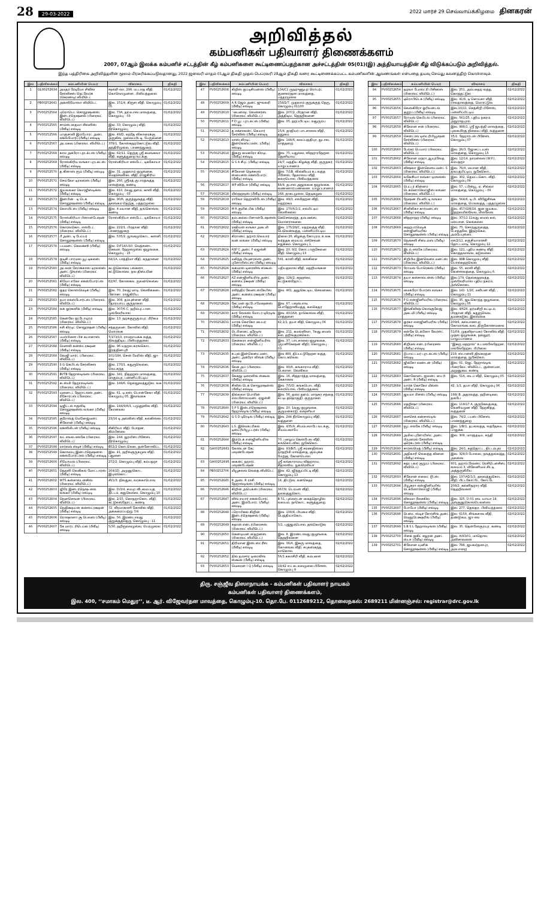28 29-03-2022
2022 மார்ச் 29 செவ்வாய்க்கிழமை தினகரன்
அறிவித்தல்
கம்பனிகள் பதிவாளர் திணைக்களம்
2007, 07ஆம் இலக்க கம்பனிச் சட்டத்தின் கீழ் கம்பனிகளை கூட்டிணைப்பதற்கான அச்சட்டத்தின் 05(01)(இ) அத்தியாயத்தின் கீழ் விடுக்கப்படும் அறிவித்தல்.
இந்த பத்திரிகை அறிவித்தலின் மூலம் பிரசுரிக்கப்படுவதானது, 2022 ஜனவரி மாதம் 01ஆம் திகதி முதல் பெப்ரவரி 28ஆம் திகதி வரை கூட்டிணைக்கப்பட்ட கம்பனிகளின் ஆவணங்கள் என்பதை தயவு செய்து கவனத்திற் கொள்ளவும்.
| இல | பதிவிலக்கம் | கம்பனியின் பெயர் | விலாசம் | திகதி |
| --- | --- | --- | --- | --- |
| 1 | GL00252634 | அமதர் ரேடியோ சிவில் சேர்விசஸ் நெட்வேர்க் (கெரண்டி) லிமிடெட் | ஷங்ரி-லா, 298, மடபாத வீதி, கொலொமுன்ன, பிலியந்தலை | 01/02/2022 |
| 2 | PB00252641 | அக்ஸியோவா லிமிடெட் | இல. 151/4, கிருள வீதி, கொழும்பு 05 | 01/02/2022 |
| 3 | PV00252564 | புரொபெட் சொலூஷன்ஸ் இன்டர்நெஷனல் (பிரைவட் லிமிடெட்) | இல. 73A, தர்மபால மாவத்தை, கொழும்பு - 03 | 01/02/2022 |
| 4 | PV00252565 | சாம்ஸ் தையா சில்லிஸ் (பீவீடி) எல்டிடி | இல. 33, கொழும்பு வீதி, நீர்கொழும்பு. | 01/02/2022 |
| 5 | PV00252566 | பாஞ்சாலி இம்போர்ட் அன்ட் எக்ஸ்போர்ட்(பீவீடி) எல்டிடி | இல. 49/D, கந்தே விகாரைக்கு அருகில், முல்லப்பிட்டி, பேருவளை | 01/02/2022 |
| 6 | PV00252567 | அடமகல (பிரைவட் லிமிடெட்) | 378/1, கோன்கஹகொட்டுவ வீதி, தந்திரிமுல்ல, பாணந்துறை. | 01/02/2022 |
| 7 | PV00252568 | காம் அக்ரோ புரடக்ட்ஸ் (பீவீடி) எல்டிடி | இல. 62/11, தெற்கு ஸ்ரீ சுமங்கலா வீதி, களுத்துறை வடக்கு | 01/02/2022 |
| 8 | PV00252569 | ரோஸ்கிரிய லங்கா புரடக்ட்ஸ் (பீவீடி) எல்டிடி | ரோஸ்கிரியா எஸ்டேட், டிக்கோயா | 01/02/2022 |
| 9 | PV00252570 | த கிளாஸ் ரூம் (பீவீடி) எல்டிடி | இல. 31, முதலாம் ஒழுங்கை, மெதவெலிகட வீதி, ராஜகிரிய | 01/02/2022 |
| 10 | PV00252571 | செய்லோ டிரவல்ஸ் (பீவீடி) எல்டிடி | இல. 260, ஸ்ரீமத் குடாரத்வத்த மாவத்தை, கண்டி | 01/02/2022 |
| 11 | PV00252572 | ஜயலங்கா லொஜிஸ்டிக்ஸ் (பீவீடி) எல்டிடி | இல. 410, 2வது தளம், காலி வீதி, கொழும்பு - 03 | 01/02/2022 |
| 12 | PV00252573 | இன்பின் - டி டெக் சொலூஷன்ஸ் (பீவீடி) எல்டிடி | இல. 90/6, குருந்துவத்த வீதி, தலங்கம தெற்கு, பத்தரமுல்ல | 01/02/2022 |
| 13 | PV00252574 | லொயிட்ஸ் (பீவீடி) எல்டிடி | இல. 4 மயான வீதி, தங்கொல்ல, கண்டி | 01/02/2022 |
| 14 | PV00252575 | ரோஸ்கிரியா பிளான்டேஷன் (பீவீடி) எல்டிடி | ரோஸ்கிரியா எஸ்டேட், டிக்கோயா | 01/02/2022 |
| 15 | PV00252576 | கொரலகொட எஸ்டேட் (பிரைவட் லிமிடெட்) | இல. 222/1, பிரதான வீதி, பாணந்துறை | 01/02/2022 |
| 16 | PV00252577 | பீ அன்ட டி பேப்பர் சொலூஷன்ஸ் (பீவீடி) எல்டிடி | இல. 535/2, நுங்கமுகொட, களனி. | 01/02/2022 |
| 17 | PV00252578 | டயமன்ட் கெலக்ஸி (பீவீடி) எல்டிடி | இல. D/F14/U10, மெத்சண்ட செவன, ஹேனமுல்ல ஒழுங்கை, கொழும்பு - 15 | 01/02/2022 |
| 18 | PV00252579 | ஒடிசி பார்மஸ யூட்டிகல்ஸ் (பீவீடி) எல்டிடி | 64/1A, பாத்திமா வீதி, கந்தானை | 01/02/2022 |
| 19 | PV00252580 | அட்லன் வோக்காஸ் டிரவல்ஸ் அன்ட் டுவர்ஸ் (பிரைவட் லிமிடெட்) | கட்டுகொல்ல பங்களா, கட்டுகொல்ல, நவ திஸ்பனே | 01/02/2022 |
| 20 | PV00252581 | கியோ எகோ எக்ஸ்போர்ட்ஸ் (பீவீடி) எல்டிடி | E2/97, கோனகல, ருவன்வெல்ல | 01/02/2022 |
| 21 | PV00252582 | ஒதர கொஸ்மெடிக் (பீவீடி) எல்டிடி | இல. 70, 2வது மாடி, வெலிக்கடை பிளாசா, ராஜகிரிய. | 01/02/2022 |
| 22 | PV00252583 | நபா எக்ஸ்போர்ட்ஸ் (பிரைவட் லிமிடெட்) | இல. 308, தம்புள்ளை வீதி, தோரயாய, குருநாகல் | 01/02/2022 |
| 23 | PV00252584 | லக் ஓர்கனிக் (பீவீடி) எல்டிடி | இல. 307/6 C, ஹிம்புட்டான, முல்லேரியாவ | 01/02/2022 |
| 24 | PV00252585 | கென்வே ஒட்டோடிரம் (பிரைவட் லிமிடெட்) | இல. 13, ஹக்குருகும்புர, மீரிகம | 01/02/2022 |
| 25 | PV00252586 | ஈசி கிரடிட் சொலூஷன் (பீவீடி) எல்டிடி | சந்தருவன், கோவில் வீதி, மொரவக | 01/02/2022 |
| 26 | PV00252587 | பயர்பிளை பிச் கபானாஸ் (பீவீடி) எல்டிடி | T/173/13, ராமநாயக்க வத்த, நிவந்திடிய, பிலியந்தலை | 01/02/2022 |
| 27 | PV00252588 | மெளலி கன்ஸ்ட்ரக்ஷன் (பீவீடி) எல்டிடி | இல. 96 யஹல கரங்கொட, இரத்தினபுரி | 01/02/2022 |
| 28 | PV00252589 | வெஜி மார்ட் (பிரைவட் லிமிடெட்) | 101/18A, சென் மேரிஸ் வீதி, ஜா-எல | 01/02/2022 |
| 29 | PV00252590 | S G கெபிடல் சேர்விசஸ் (பீவீடி) எல்டிடி | இல. 170/1, கதுருவெல்ல, வெடகந்த | 01/02/2022 |
| 30 | PV00252591 | BVTB ஹோல்டிங்ஸ் (பிரைவட் லிமிடெட்) | இல. 341, நிதஹஸ் மாவத்தை, மாகும்புர, பன்னிப்பிட்டிய | 01/02/2022 |
| 31 | PV00252592 | சடஸ்மி ஹோல்டிங்ஸ் (பிரைவட் லிமிடெட்) | இல. 149/6, நெல்லுவத்துடுவ, வக | 01/02/2022 |
| 32 | PV00252593 | யுனைடட் ஹோடல்ஸ் அன்ட் ரிசோர்ட்ஸ் (பிரைவட் லிமிடெட்) | இல. 61, டி.எஸ். பொன்சேகா வீதி, கொழும்பு 05, இலங்கை | 01/02/2022 |
| 33 | PV00252594 | டிஜிட்டல் ஈகுவிடி சொலூஷன்ஸ் லங்கா (பீவீடி) எல்டிடி | இல. 144/9/A/1, பமுனுவில வீதி, கோனவல | 01/02/2022 |
| 34 | PV00252595 | குரோவ்த் மெனேஜ்மன்ட் சிலோன் (பீவீடி) எல்டிடி | 23/16 டி அல்விஸ் வீதி, கல்கிஸ்ஸ | 01/02/2022 |
| 35 | PV00252596 | எக்ஸிமிடன் (பீவீடி) எல்டிடி | சிகிரியா வீதி, போதன, கிம்பிஸ்ஸ | 01/02/2022 |
| 36 | PV00252597 | வட்.எவல்.எல்கே (பிரைவட் லிமிடெட்) | இல. 244, லூயிஸ் பிளேஸ், நீர்கொழும்பு | 01/02/2022 |
| 37 | PV00252598 | மார்வல் ஸ்டிச் (பீவீடி) எல்டிடி | B52/2 கொடவெல, தன்னோவிட்ட | 01/02/2022 |
| 38 | PV00252599 | கொலம்பு இன்டர்நெஷனல் எக்ஸ்போர்டர்ஸ் (பீவீடி) எல்டிடி | இல. 41, ஹிங்குருகமுவ வீதி, பதுளை | 01/02/2022 |
| 39 | PV00252600 | ரியோயல் (பிரைவட் லிமிடெட்) | 272/2, கொழும்பு வீதி, கம்பஹா | 01/02/2022 |
| 40 | PV00252601 | ஹெவி வெகிகல் மோட்டார்ஸ் (பீவீடி) எல்டிடி | 164/1D, அமுனுகொட, இபுல்கொட. | 01/02/2022 |
| 41 | PV00252602 | WTS கன்சால்டன்சிஸ் (பிரைவட் லிமிடெட்) | சி/1/3, நிவதுவ, வரக்காபொல | 01/02/2022 |
| 42 | PV00252603 | ஜிரே இன்டர்நெஷ னல் லங்கா (பீவீடி) எல்டிடி | இல. D/3/4, சமபுர வீடமைப்புத் திட்டம், சுதுவெல்ல, கொழும்பு 10 | 01/02/2022 |
| 43 | PV00252604 | நெனசெவன (பிரைவட் லிமிடெட்) | இல. 2/15, கொஹாகொட வீதி, கட்டுகஸ்தோட்ட, கண்டி | 01/02/2022 |
| 44 | PV00252605 | நெதிக்ஷயன் கன்ஸ்ட்ரக்ஷன் (பீவீடி) எல்டிடி | 72, வீரமாகாளி கோவில் வீதி, அக்கரைப்பற்று 7/4 | 01/02/2022 |
| 45 | PV00252606 | ரொஷானா சூ பெலஸ் (பீவீடி) எல்டிடி | இல. 56, இரண்டாவது குறுக்குத்தெரு, கொழும்பு - 11 | 01/02/2022 |
| 46 | PV00252607 | கே மார்ட் ரிடெய்ல் (பீவீடி) எல்டிடி | 5/30, ஹிருவலமுல்ல, பெம்முல்ல | 01/02/2022 |
| இல | பதிவிலக்கம் | கம்பனியின் பெயர் | விலாசம் | திகதி |
| --- | --- | --- | --- | --- |
| 47 | PV00252608 | கிறிஸ் ஒப்டிசியன்ஸ் (பீவீடி) எல்டிடி | 134/C1 ருஹுணுபுர ரொபர்ட் குணவர்தன மாவத்தை, பத்தரமுல்ல | 01/02/2022 |
| 48 | PV00252609 | A R ஜெம் அன்ட் ஜுவலரி (பீவீடி) எல்டிடி | 158/2/7, முதலாம் குறுக்குத் தெரு, கொழும்பு-01100 | 01/02/2022 |
| 49 | PV00252610 | .'பைன்வுட் வென்சர்ஸ் (பிரைவட் லிமிடெட்) | இல. 207/2, பிரதான வீதி, அத்திடிய, தெஹிவளை | 01/02/2022 |
| 50 | PV00252611 | P D பூட் புரடக்ட்ஸ் (பீவீடி) எல்டிடி | இல. 05, ஹப்பிட்டிய, வதுரும்ப | 01/02/2022 |
| 51 | PV00252612 | த எக்ஸலன்ட் கெயார் சேர்விஸ் (பீவீடி) எல்டிடி | 15/4, தாதியர் பாடசாலை வீதி, தலுகம | 01/02/2022 |
| 52 | PV00252613 | மாஸ் கிரடிட் இன்வெஸ்ட்மன்ட் (பீவீடி) எல்டிடி | இல. 144/6, கலப்பத்திபுர, துடாவ, மாத்தறை | 01/02/2022 |
| 53 | PV00252614 | இசுறு மைக்ரோ கிரடிட் (பீவீடி) எல்டிடி | இல. 75, யதுல்ல, விஹாரஹேன, தெனியாய | 01/02/2022 |
| 54 | PV00252615 | G S A சீபுட் (பீவீடி) எல்டிடி | 24/7, மத்திய கிழக்கு வீதி, குருநகர், யாழ்ப்பாணம். | 01/02/2022 |
| 55 | PV00252616 | சிலோன் நெச்சுரல் ஸ்பைசஸ் எக்ஸ்போர்ட் (பீவீடி) எல்டிடி | இல. 7/1B, வில்லியம் உடவத்த பிளேஸ், தேவாலய வீதி, சுவரபொல, பிலியந்தலை. | 01/02/2022 |
| 56 | PV00252617 | WP லியோ (பீவீடி) எல்டிடி | 84/4, தபால் அலுவலக ஒழுங்கை, வண்ணார்பண்ணை, யாழ்ப்பாணம் | 01/02/2022 |
| 57 | PV00252618 | மில்ஹவுஸ் (பீவீடி) எல்டிடி | 168, நாகடமுல்ல, தெடிகமுவ | 01/02/2022 |
| 58 | PV00252619 | ராவோ ஹொலிடேஸ் (பீவீடி) எல்டிடி | இல. 49/3, எல்ஹேன வீதி, மஹரகம | 01/02/2022 |
| 59 | PV00252620 | M R குயிக் பிக் (பீவீடி) எல்டிடி | இல. 170/6/1/1, எல்பிட்டிய வெலிகல்ல | 01/02/2022 |
| 60 | PV00252621 | தம்பகல்ல பிளான்டேஷன்ஸ் (பீவீடி) எல்டிடி | கெசெல்லந்த, தம்பகல்ல, மொனராகலை | 01/02/2022 |
| 61 | PV00252622 | ரஷியன் லங்கா அகடமி (பீவீடி) எல்டிடி | இல. 175/28/C, மஹவத்த வீதி, பெலென்வத்த, பன்னிப்பிட்டிய | 01/02/2022 |
| 62 | PV00252623 | கிராண்ட் ஹார்ட்வெயார் வன் லங்கா (பீவீடி) எல்டிடி | நிலை 26, கிழக்கு கோபுரம், உலக வர்த்தக மையம், எச்செலன் சதுக்கம், கொழும்பு 1, | 01/02/2022 |
| 63 | PV00252624 | ASP C அன்ட் F ஏஜன்சி (பீவீடி) எல்டிடி | இல. 20, 9/2, கொட்டாஞ்சேனை வீதி, கொழும்பு-13 | 01/02/2022 |
| 64 | PV00252625 | மகிந்த பியுனரல்ஸ் அன்ட் புளோரிஸ்ட்ஸ் (பீவீடி) எல்டிடி | 591, காலி வீதி, கல்கிசை | 01/02/2022 |
| 65 | PV00252626 | லக்மால் டிரைவிங் ஸ்கூல் (பீவீடி) எல்டிடி | பதியதலாவ வீதி, மஹியங்கன | 01/02/2022 |
| 66 | PV00252627 | AZ என்ஜினியரிங் அன்ட் கன்ஸ்ட்ரக்ஷன் (பீவீடி) எல்டிடி | இல. 124/2, கஹல்ல, கட்டுகஸ்தோட்ட | 01/02/2022 |
| 67 | PV00252628 | ரவிந்திர லேன்ட்ஸ்கேபிங் அன்ட் கன்ஸ்ட்ரக்ஷன் (பீவீடி) எல்டிடி | இல. 461, தலுகெட்டிய, செவனகல. | 01/02/2022 |
| 68 | PV00252629 | கேட்மன் ஒட்டோமேஷன்ஸ் (பீவீடி) எல்டிடி | இல. 67, பவுல்பாவ, பொஹோலியத்த, கலகெதர | 01/02/2022 |
| 69 | PV00252630 | கார் வேவ்ஸ் மோடர் டிரேடிங் (பீவீடி) எல்டிடி | இல. 40/16A, நாகொல்ல வீதி, மாத்தளை | 01/02/2022 |
| 70 | PV00252631 | யார்க் கொகோ பைபர் (பீவீடி) எல்டிடி | 42,1/1, தயா வீதி, கொழும்பு 06 | 01/02/2022 |
| 71 | PV00252632 | டெபினைட் டிரேடிங் (பிரைவட் லிமிடெட்) | இல. 211, கமல்விலா, 7வது மைல் கல், ஹிங்குரக்கொட | 01/02/2022 |
| 72 | PV00252633 | சென்கரா என்ஜினியரிங் (பிரைவட் லிமிடெட்) | இல. 37, பாடசாலை ஒழுங்கை, (ருப்ளிகேஷன் வீதி), கொழும்பு - 03. | 01/02/2022 |
| 73 | PV00252635 | உபுல் இன்வெஸ்ட்மன்ட் அன்ட் அக்ரோ லிங்க் (பீவீடி) எல்டிடி | இல 489, திப்பட்டுஹேன வத்த, கொடகவெல | 01/02/2022 |
| 74 | PV00252636 | வேக் அப் (பிரைவட் லிமிடெட்) | இல. 90/A, கங்காராம வீதி, பெலான, வெலிகம | 01/02/2022 |
| 75 | PV00252637 | கேகலு டிரைவிங் ஸ்கூல் (பீவீடி) எல்டிடி | இல. 16, சித்தார்த்த மாவத்தை, கேகாலை | 01/02/2022 |
| 76 | PV00252638 | சிவில் டெக் சொலூஷன்ஸ் (பீவீடி) எல்டிடி | இல. 7/5/D, கங்கபொட வீதி, சுவரபொல, பிலியந்தலை | 01/02/2022 |
| 77 | PV00252639 | நில்வலா பொரின் எம்ப்ளோய்மன்ட் ஏஜன்சி (பிரைவட் லிமிடெட்) | இல. 56, தரை தளம், மாநகர சந்தை கட்டிடத்தொகுதி, குருநாகல் | 01/02/2022 |
| 78 | PV00252640 | S P S இன்டர்நெஷனல் ஹோல்டிங் (பீவீடி) எல்டிடி | இல. 20, 1வது ஒழுங்கை, குருமன்காடு, வவுனியா | 01/02/2022 |
| 79 | PV00252642 | G S D டிரேடிங் (பீவீடி) எல்டிடி | இல. 244 நீர்கொழும்பு வீதி, வத்தளை | 01/02/2022 |
| 80 | PV00252643 | L.S. இலெக்ட்ரிகல் டிஸ்ட்ரிபியூட்டர்ஸ் (பீவீடி) எல்டிடி | இல. 435/A, சியம்பலாபே வடக்கு, சியம்பலாபே | 01/02/2022 |
| 81 | PV00252644 | இம்டெக் என்ஜினியரிங் (பீவீடி) எல்டிடி | 70, பழைய கெஸ்பேவ வீதி, கங்கொடவில, நுகேகொட | 01/02/2022 |
| 82 | GA00252661 | கோல்டன் கேட் பவுண்டேஷன் | இல. 93/B/5, ஸ்ரீ சரணதிஸ்ஸ நாஹிமி மாவத்தை, கும்புக்க மேற்கு, கோனபொல | 02/02/2022 |
| 83 | GA00252695 | கைன்ட் ஹார்ட் பவுண்டேஷன் | ஸ்ரீ கங்காராமய விஹாரய, சீதாஎலிய, நுவரெலியா | 02/02/2022 |
| 84 | PB00252706 | மியூசுவல் வெல்த் லிமிடெட் | இல. 42, ஜிந்துப்பிட்டி வீதி, கொழும்பு-13 | 02/02/2022 |
| 85 | PV00252645 | R அன்ட் R ராசி ஹோல்டிங்ஸ் (பீவீடி) எல்டிடி | 14, திட்டுவ, வளகெதர | 02/02/2022 |
| 86 | PV00252646 | கிறின் அபெக்ஸ் (பிரைவட் லிமிடெட்) | 367/9, டெம்பள் வீதி, தலவத்துகொட | 02/02/2022 |
| 87 | PV00252647 | விங் எயார் எக்ஸ்போர்ட் அன்ட் இம்போர்ட் (பீவீடி) எல்டிடி | B 51, புல்லர்டன் கைத்தொழில் வலயம், நாகொட, களுத்துறை. | 02/02/2022 |
| 88 | PV00252648 | ட்ரொபிகல் கிறின் இன்டர்நெஷனல் (பீவீடி) எல்டிடி | இல. 100/8, பியகம வீதி, பெத்தியாகொட | 02/02/2022 |
| 89 | PV00252649 | சதான் என்டர்பிரைசஸ் (பிரைவட் லிமிடெட்) | 3/1, புஜ்ஜம்பொல, தங்கொடுவ | 02/02/2022 |
| 90 | PV00252650 | கென்டியன் ஹைனஸ் (பிரைவட் லிமிடெட்) | இல. 8, இரண்டாவது ஒழுங்கை, தெஹிவளை | 02/02/2022 |
| 91 | PV00252651 | திரிமான இன்டஸ்ட்ரீஸ் (பீவீடி) எல்டிடி | இல. 36/A, இசுரு மாவத்தை, கோனவல வீதி, சபுகஸ்கந்த, மாகொல. | 02/02/2022 |
| 92 | PV00252652 | நிவ் தம்சார டிரைவிங் ஸ்கூல் (பீவீடி) எல்டிடி | 56/1 ககாசிரி வீதி, கம்பளை | 02/02/2022 |
| 93 | PV00252653 | மெரைன் I Q (பீவீடி) எல்டிடி | 18/42 எப் கடவலமுல்ல பிளேஸ், கொழும்பு 9 | 02/02/2022 |
| இல | பதிவிலக்கம் | கம்பனியின் பெயர் | விலாசம் | திகதி |
| --- | --- | --- | --- | --- |
| 94 | PV00252654 | ஹவா போல்ட்ரி பிசினஸ் (பிரைவட் லிமிடெட்) | இல. 251, அம்பகஹ வத்த, கொத்தட்டுவ | 02/02/2022 |
| 95 | PV00252655 | டிரொபிடெக் (பீவீடி) எல்டிடி | இல. 41/6, டி சொய்சா வீதி, ராவதாவத்தை, மொரட்டுவ | 02/02/2022 |
| 96 | PV00252656 | வெல்கிரோ ஓரியன்டல் குறூப் (பீவீடி) எல்டிடி | இல.10/11, செத்சிறி பிளேஸ், பன்னிப்பிட்டிய | 02/02/2022 |
| 97 | PV00252657 | ரோயல் கெபிடல் (பிரைவட் லிமிடெட்) | இல. 561/25, புதிய நகரம், அநுராதபுரம் | 02/02/2022 |
| 98 | PV00252658 | சிலோன் சன் (பிரைவட் லிமிடெட்) | இல. 988/1, ஸ்ரீ ஜயந்தி மாவத்தை, புகையிரத நிலைய வீதி, வத்தளை | 02/02/2022 |
| 99 | PV00252659 | சென்ட்ரல் டிஸ்ட்ரிபியூஷன் சேர்விசஸ் (பிரைவட் லிமிடெட்) | 35/1, ஹோர்டன் பிளேஸ், கொழும்பு 07 | 02/02/2022 |
| 100 | PV00252660 | பேர்கர் பெயார் (பிரைவட் லிமிடெட்) | இல. 26/3, ஜோசப் டயஸ் மாவத்தை, கொழும்பு 15 | 02/02/2022 |
| 101 | PV00252662 | சிலோன் மந்ரா ஆயுர்வேத (பீவீடி) எல்டிடி | இல. 12/14, நாரன்வல (W.P.), கம்பஹா | 02/02/2022 |
| 102 | PV00252663 | விஷ்வா இன்வெஸ்ட்மன்ட் S (பிரைவட் லிமிடெட்) | இல. 76/A, மயான வீதி, தலபத்பிட்டிய, நுகேகொட. | 02/02/2022 |
| 103 | PV00252664 | வகேசியா லங்கா டிரவல்ஸ் (பீவீடி) எல்டிடி | இல. 302, தெமட்டகொட வீதி, கொழும்பு 09 | 02/02/2022 |
| 104 | PV00252665 | பெட்டர் கின்னர டெக்னொலொஜிஸ் லங்கா (பிரைவட் லிமிடெட்) | இல. 57, டபிள்யூ. ஏ. சில்வா மாவத்தை, கொழும்பு – 06 | 02/02/2022 |
| 105 | PV00252666 | நேஷன் ரியலிட்டி லங்கா (பிரைவட் லிமிடெட்) | இல. 564/6, டி.பி. விஜேசிங்க மாவத்தை, பெலவத்த, பத்தரமுல்ல | 02/02/2022 |
| 106 | PV00252667 | சினிகிகா கார்மன்ட்ஸ் (பீவீடி) எல்டிடி | இல. 457/GW/14, ஜன ஜயகம, இஹலமில்லேவ, மில்லேவ | 02/02/2022 |
| 107 | PV00252668 | விஹாஹ (பீவீடி) எல்டிடி | இல. 37/11 11வது மைல் கல், மல்பான, கெங்கல்ல | 02/02/2022 |
| 108 | PV00252669 | ஹைபர்மெடிக் என்ஜினியரிங் சொலூஷன்ஸ் (பீவீடி) எல்டிடி | இல. 75, சொந்துருவத்த, போத்தலே, இஹலகம, அம்பேபுஸ்ஸ. | 02/02/2022 |
| 109 | PV00252670 | நெக்சவி சிஸ்டம்ஸ் (பீவீடி) எல்டிடி | எச்/2/11, சஞ்சியாராச்சி தோட்டமாடி, கொழும்பு 12. | 02/02/2022 |
| 110 | PV00252671 | இடம்.எல்கே (பிரைவட் லிமிடெட்) | இல. 121, புதிய கண்டி வீதி, கொத்தலாவல, கடுவலை | 02/02/2022 |
| 111 | PV00252672 | சிறிபிம இன்வெஸ்ட்மன்ட்ஸ் (பிரைவட் லிமிடெட்) | இல. 88B கொழும்பு வீதி, பொல்கஹவெல | 02/02/2022 |
| 112 | PV00252673 | ரோயல் போரெக்ஸ் (பீவீடி) எல்டிடி | இல. 55, காலி வீதி, வெள்ளவத்தை, கொழும்பு 6. | 02/02/2022 |
| 113 | PV00252674 | தயா கன்சால்டன்ஸ் (பீவீடி) எல்டிடி | இல.174, தெல்கஹவத்த முல்லேரியாவ புதிய நகரம், அங்கொடை | 02/02/2022 |
| 114 | PV00252675 | மைக்ரோ போர்ஸ் லங்கா (பீவீடி) எல்டிடி | இல. 141- 1/20, மலிபன் வீதி, , கொழும்பு-11 | 02/02/2022 |
| 115 | PV00252676 | P G என்ஜினியரிங் (பிரைவட் லிமிடெட்) | இல. 35, ஜயகொந்த ஒழுங்கை, கொழும்பு 05 | 02/02/2022 |
| 116 | PV00252677 | இங்கிலிஷ் லெங்குவேஜ் அகடமி (பீவீடி) எல்டிடி | இல. 4/626, தர்மசிறி கட்டிடம், பிரதான வீதி, கதுருவெல, தமன்கடுவ, இலங்கை | 02/02/2022 |
| 117 | PV00252678 | ஓர்கா என்ஜினியரிங் (பீவீடி) எல்டிடி | 209/6, கல்யாணபுர, கோமரங்கடவல, திருகோணமலை | 02/02/2022 |
| 118 | PV00252679 | என்கே டெக்னோ வேர்ள்ட் (பீவீடி) எல்டிடி | 51/09, முதலிநாயகர் கோவில் வீதி, முதல் ஒழுங்கை, நல்லூர், யாழ்ப்பாணம் | 02/02/2022 |
| 119 | PV00252680 | சிறிமல் என்டர்பிரைசஸ் (பீவீடி) எல்டிடி | “இசுரு மஹால்” உடமல்வேஹேன, மல்லேஹேவ, பிபிலை | 02/02/2022 |
| 120 | PV00252681 | டுபாய் டயர் புரடக்ட்ஸ் (பீவீடி) எல்டிடி | 219, ஸ்டான்லி திலகரத்ன மாவத்தை, நுகேகொட | 02/02/2022 |
| 121 | PV00252682 | ஜிக்சோ லண்டன் (பீவீடி) எல்டிடி | இல. 01, ஜெட் ஹோல்டிங் பிரைவேட் லிமிடெட், குன்னபன, அமுனுகம, கண்டி | 02/02/2022 |
| 122 | PV00252683 | கொகோனட் ஐலன்ட் பை R அன்ட் R (பீவீடி) எல்டிடி | இல. 51A, டைப் வீதி, கொழும்பு 05 | 02/02/2022 |
| 123 | PV00252684 | யார்க் கொகோ மில்ஸ் (பீவீடி) எல்டிடி | 42, 1/1, தயா வீதி, கொழும்பு 06 | 02/02/2022 |
| 124 | PV00252685 | ஜயமா பிளஸ் (பீவீடி) எல்டிடி | 198/ B, அதரவத்த, ஹினடிகல, தல்பே | 02/02/2022 |
| 125 | PV00252686 | மஹிஷா (பிரைவட் லிமிடெட்) | இல. 119/17 A, குருகேவத்தை, வெலியமுன வீதி, ஹேகித்த, வத்தளை | 02/02/2022 |
| 126 | PV00252687 | சைசெக் கன்சால்டிங் (பிரைவட் லிமிடெட்) | இல. 74/2, டயஸ் பிளேஸ், பாணந்துறை | 02/02/2022 |
| 127 | PV00252688 | வூட்.எல்கே (பீவீடி) எல்டிடி | இல. 1/B/1, தபல்வத்த, வத்தேகம, பாதுக்க | 02/02/2022 |
| 128 | PV00252689 | அமில புளோரிஸ்ட் அன்ட் பியுனரல் சேர்விஸ் டிரெக்டர்ஸ் (பீவீடி) எல்டிடி | இல. 308, மாரத்தடிய, சந்தி | 02/02/2022 |
| 129 | PV00252690 | சார்ஸ்மெத் (பீவீடி) எல்டிடி | இல. 24/1, கத்தொட்ட, நிட்டம்புவ | 02/02/2022 |
| 130 | PV00252691 | அதிகாரி வெலந்த வினன (பீவீடி) எல்டிடி | இல. 328/3 போவல, நவத்தல்வத்த, அலவ்வ | 02/02/2022 |
| 131 | PV00252692 | சத்ர பவர் குறூப் (பிரைவட் லிமிடெட்) | 901, ஹார்ட்லேண்ட் ரெசிடென்சிஸ், வலயம் 3, மிலேனியம் சிட்டி, அத்துருகிரிய | 02/02/2022 |
| 132 | PV00252693 | சிலோன் எலைட் டூட்ஸ் (பீவீடி) எல்டிடி | இல. 137/A2/1/1, தலவத்துகொட வீதி, பிட்டகோட்டே, கோட்டே | 02/02/2022 |
| 133 | PV00252694 | பியூசுரா என்ஜினியரிங் டெக்னோலொஜி (பீவீடி) எல்டிடி | 208/2, கல்விஹார வீதி, தெஹிவளை | 02/02/2022 |
| 134 | PV00252696 | விலமா ரீசைகில் சொலூஷன்ஸ் (பீவீடி) எல்டிடி | இல. 325, D-01 எல, யாயா 18, அங்குனுகொலபெலஸ்ஸ | 02/02/2022 |
| 135 | PV00252697 | போபோ (பீவீடி) எல்டிடி | இல. 277, தெல்தர, பிலியந்தலை | 02/02/2022 |
| 136 | PV00252698 | பெஸ்ட் ஸ்டிச் சோர்சிங் அன்ட் மெனுபெக்ஷரிங் (பீவீடி) எல்டிடி | இல. 615A, சிங்கசால வீதி, தண்டுகம, ஜா-எல | 02/02/2022 |
| 137 | PV00252699 | S B S L ஹோல்டிங்ஸ் (பீவீடி) எல்டிடி | இல. 35, தென்னேகும்புர, கண்டி | 02/02/2022 |
| 138 | PV00252700 | பிளக் ஒகிட் சலூன் அன்ட் ஸ்பா (பீவீடி) எல்டிடி | இல. A/93/01, மாதொல, அவிசாவளை | 02/02/2022 |
| 139 | PV00252701 | சிலோன் யுனிக் சொலூஷன்ஸ் (பீவீடி) எல்டிடி | இல. 788, ஜயவர்தனபுர, அம்பாறை | 02/02/2022 |
திரு. சஞ்ஜீவ திஸாநாயக்க - கம்பனிகள் பதிவாளர் நாயகம்
கம்பனிகள் பதிவாளர் திணைக்களம்,
இல. 400, ‘‘சமாகம் மெதுர’’, டீ. ஆர். விஜேவர்தன மாவத்தை, கொழும்பு-10. தொ.பே. 0112689212, தொலைநகல்: 2689211 மின்னஞ்சல்: registrar@drc.gov.lk